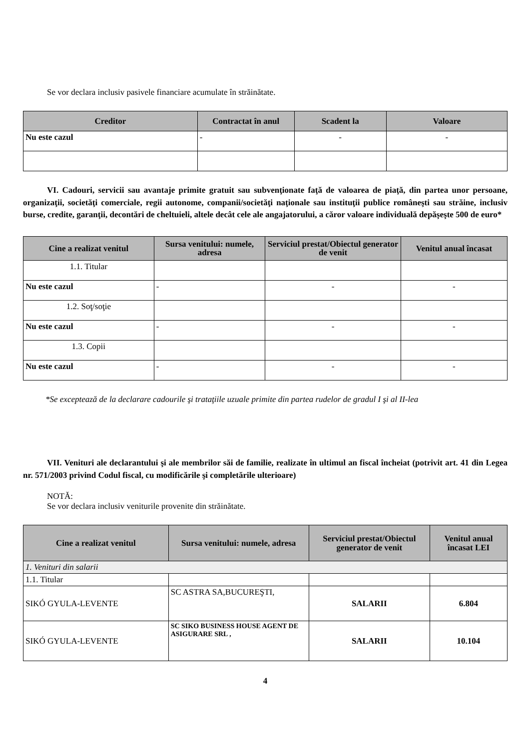Se vor declara inclusiv pasivele financiare acumulate în străinătate.
| Creditor | Contractat în anul | Scadent la | Valoare |
| --- | --- | --- | --- |
| Nu este cazul | - | - | - |
VI. Cadouri, servicii sau avantaje primite gratuit sau subvenţionate faţă de valoarea de piaţă, din partea unor persoane, organizaţii, societăţi comerciale, regii autonome, companii/societăţi naţionale sau instituţii publice româneşti sau străine, inclusiv burse, credite, garanţii, decontări de cheltuieli, altele decât cele ale angajatorului, a căror valoare individuală depăşeşte 500 de euro*
| Cine a realizat venitul | Sursa venitului: numele, adresa | Serviciul prestat/Obiectul generator de venit | Venitul anual încasat |
| --- | --- | --- | --- |
| 1.1. Titular | | | |
| Nu este cazul | - | - | - |
| 1.2. Soţ/soţie | | | |
| Nu este cazul | - | - | - |
| 1.3. Copii | | | |
| Nu este cazul | - | - | - |
*Se exceptează de la declarare cadourile şi trataţiile uzuale primite din partea rudelor de gradul I şi al II-lea
VII. Venituri ale declarantului şi ale membrilor săi de familie, realizate în ultimul an fiscal încheiat (potrivit art. 41 din Legea nr. 571/2003 privind Codul fiscal, cu modificările şi completările ulterioare)
NOTĂ:
Se vor declara inclusiv veniturile provenite din străinătate.
| Cine a realizat venitul | Sursa venitului: numele, adresa | Serviciul prestat/Obiectul generator de venit | Venitul anual încasat LEI |
| --- | --- | --- | --- |
| 1. Venituri din salarii | | | |
| 1.1. Titular | | | |
| SIKÓ GYULA-LEVENTE | SC ASTRA SA,BUCUREŞTI, | SALARII | 6.804 |
| SIKÓ GYULA-LEVENTE | SC SIKO BUSINESS HOUSE AGENT DE ASIGURARE SRL , | SALARII | 10.104 |
4